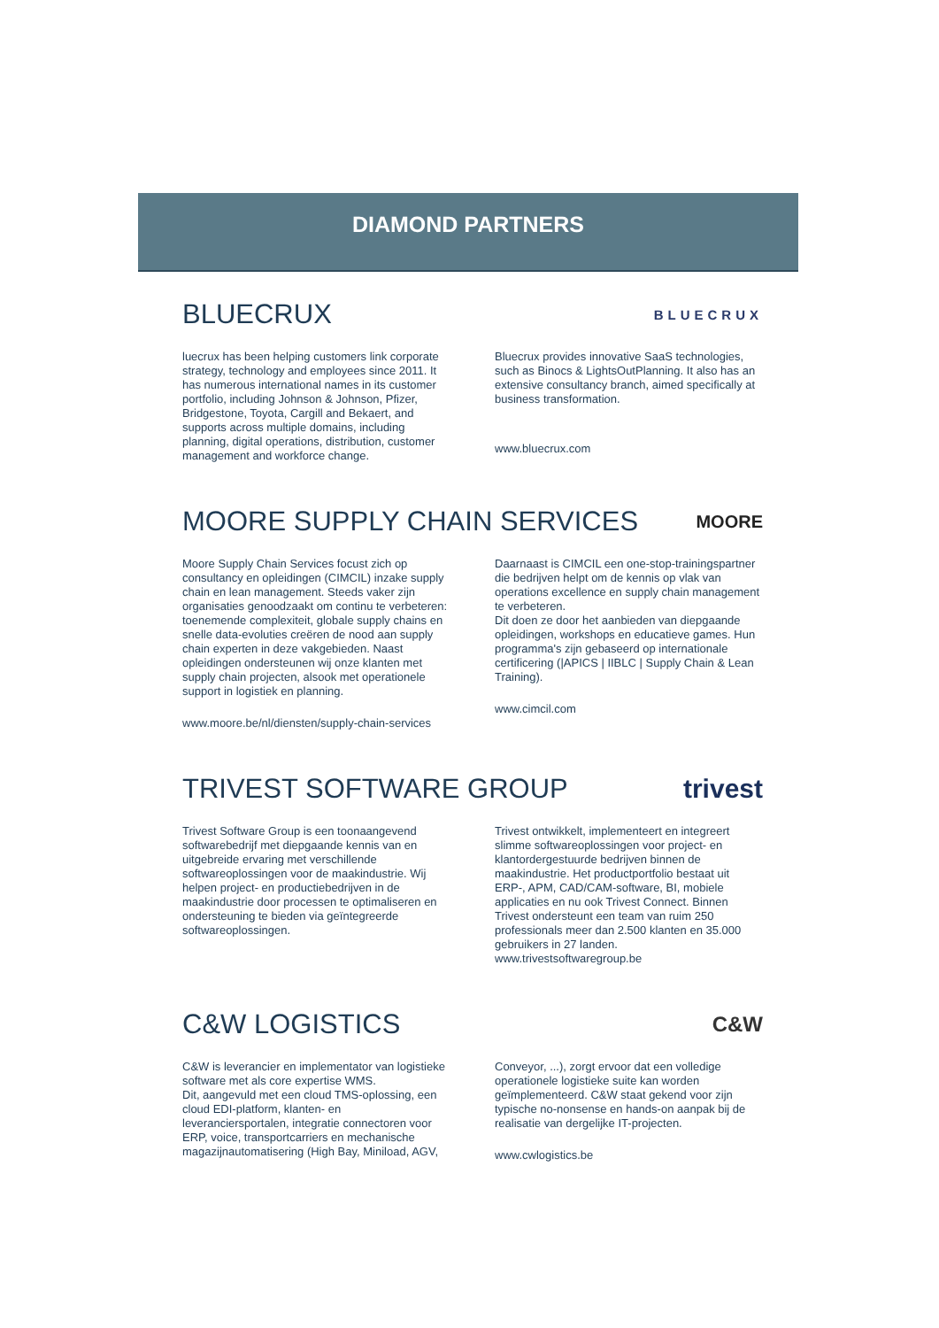DIAMOND PARTNERS
BLUECRUX
BLUECRUX
luecrux has been helping customers link corporate strategy, technology and employees since 2011. It has numerous international names in its customer portfolio, including Johnson & Johnson, Pfizer, Bridgestone, Toyota, Cargill and Bekaert, and supports across multiple domains, including planning, digital operations, distribution, customer management and workforce change.
Bluecrux provides innovative SaaS technologies, such as Binocs & LightsOutPlanning. It also has an extensive consultancy branch, aimed specifically at business transformation.
www.bluecrux.com
MOORE SUPPLY CHAIN SERVICES
MOORE
Moore Supply Chain Services focust zich op consultancy en opleidingen (CIMCIL) inzake supply chain en lean management. Steeds vaker zijn organisaties genoodzaakt om continu te verbeteren: toenemende complexiteit, globale supply chains en snelle data-evoluties creëren de nood aan supply chain experten in deze vakgebieden. Naast opleidingen ondersteunen wij onze klanten met supply chain projecten, alsook met operationele support in logistiek en planning.
www.moore.be/nl/diensten/supply-chain-services
Daarnaast is CIMCIL een one-stop-trainingspartner die bedrijven helpt om de kennis op vlak van operations excellence en supply chain management te verbeteren.
Dit doen ze door het aanbieden van diepgaande opleidingen, workshops en educatieve games. Hun programma's zijn gebaseerd op internationale certificering (|APICS | IIBLC | Supply Chain & Lean Training).
www.cimcil.com
TRIVEST SOFTWARE GROUP trivest
Trivest Software Group is een toonaangevend softwarebedrijf met diepgaande kennis van en uitgebreide ervaring met verschillende softwareoplossingen voor de maakindustrie. Wij helpen project- en productiebedrijven in de maakindustrie door processen te optimaliseren en ondersteuning te bieden via geïntegreerde softwareoplossingen.
Trivest ontwikkelt, implementeert en integreert slimme softwareoplossingen voor project- en klantordergestuurde bedrijven binnen de maakindustrie. Het productportfolio bestaat uit ERP-, APM, CAD/CAM-software, BI, mobiele applicaties en nu ook Trivest Connect. Binnen Trivest ondersteunt een team van ruim 250 professionals meer dan 2.500 klanten en 35.000 gebruikers in 27 landen.
www.trivestsoftwaregroup.be
C&W LOGISTICS
C&W
C&W is leverancier en implementator van logistieke software met als core expertise WMS.
Dit, aangevuld met een cloud TMS-oplossing, een cloud EDI-platform, klanten- en leveranciersportalen, integratie connectoren voor ERP, voice, transportcarriers en mechanische magazijnautomatisering (High Bay, Miniload, AGV,
Conveyor, ...), zorgt ervoor dat een volledige operationele logistieke suite kan worden geïmplementeerd. C&W staat gekend voor zijn typische no-nonsense en hands-on aanpak bij de realisatie van dergelijke IT-projecten.
www.cwlogistics.be